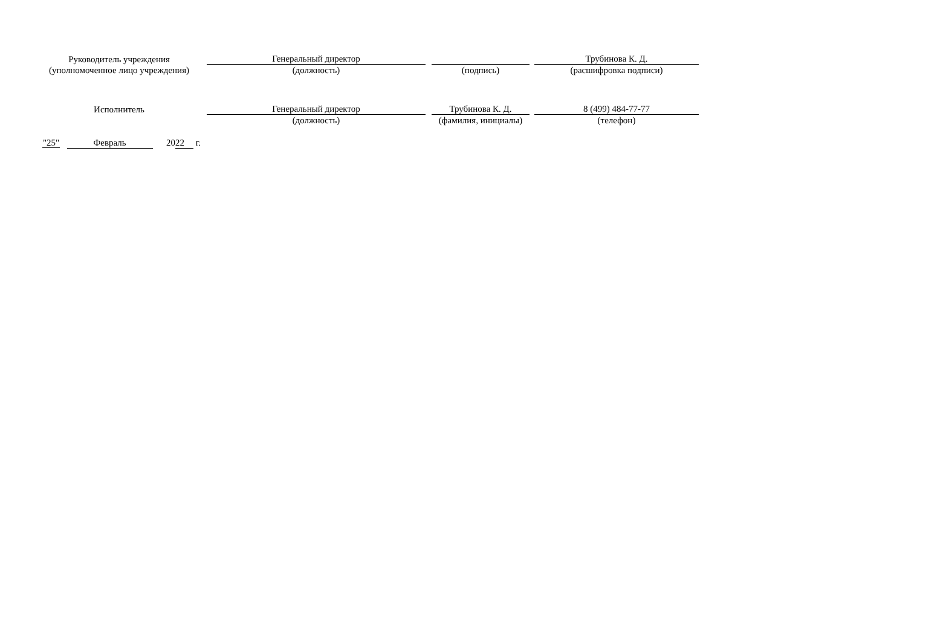| Руководитель учреждения (уполномоченное лицо учреждения) | | Генеральный директор | | | | Трубинова К. Д. |
| | | (должность) | | (подпись) | | (расшифровка подписи) |
| Исполнитель | | Генеральный директор | | Трубинова К. Д. | | 8 (499) 484-77-77 |
| | | (должность) | | (фамилия, инициалы) | | (телефон) |
"25" Февраль 20 22 г.